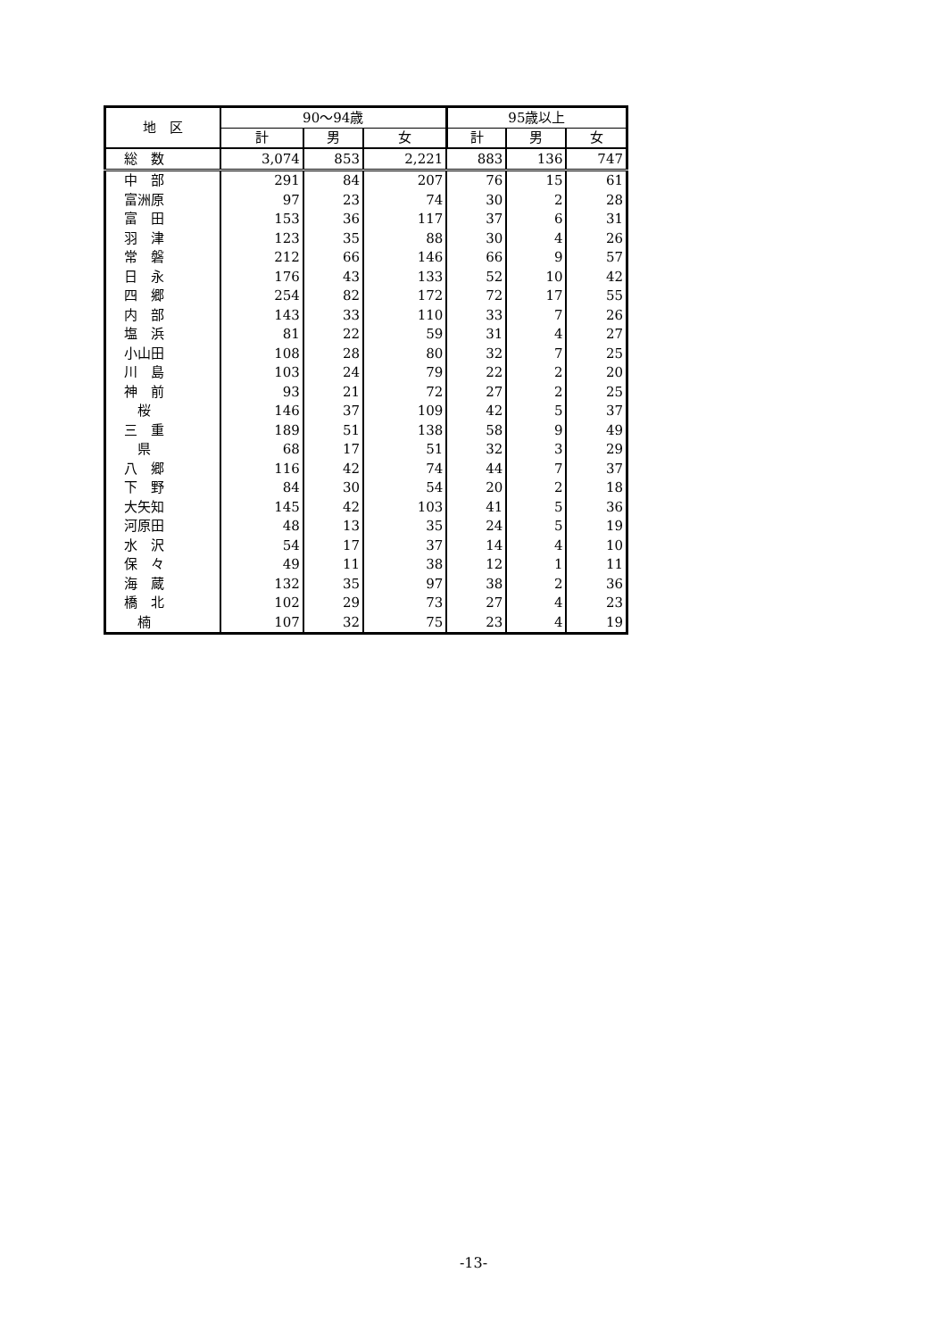| 地 区 | 90～94歳 | | | 95歳以上 | | |
| --- | --- | --- | --- | --- | --- | --- |
| | 計 | 男 | 女 | 計 | 男 | 女 |
| 総 数 | 3,074 | 853 | 2,221 | 883 | 136 | 747 |
| 中 部 | 291 | 84 | 207 | 76 | 15 | 61 |
| 富洲原 | 97 | 23 | 74 | 30 | 2 | 28 |
| 富 田 | 153 | 36 | 117 | 37 | 6 | 31 |
| 羽 津 | 123 | 35 | 88 | 30 | 4 | 26 |
| 常 磐 | 212 | 66 | 146 | 66 | 9 | 57 |
| 日 永 | 176 | 43 | 133 | 52 | 10 | 42 |
| 四 郷 | 254 | 82 | 172 | 72 | 17 | 55 |
| 内 部 | 143 | 33 | 110 | 33 | 7 | 26 |
| 塩 浜 | 81 | 22 | 59 | 31 | 4 | 27 |
| 小山田 | 108 | 28 | 80 | 32 | 7 | 25 |
| 川 島 | 103 | 24 | 79 | 22 | 2 | 20 |
| 神 前 | 93 | 21 | 72 | 27 | 2 | 25 |
| 桜 | 146 | 37 | 109 | 42 | 5 | 37 |
| 三 重 | 189 | 51 | 138 | 58 | 9 | 49 |
| 県 | 68 | 17 | 51 | 32 | 3 | 29 |
| 八 郷 | 116 | 42 | 74 | 44 | 7 | 37 |
| 下 野 | 84 | 30 | 54 | 20 | 2 | 18 |
| 大矢知 | 145 | 42 | 103 | 41 | 5 | 36 |
| 河原田 | 48 | 13 | 35 | 24 | 5 | 19 |
| 水 沢 | 54 | 17 | 37 | 14 | 4 | 10 |
| 保 々 | 49 | 11 | 38 | 12 | 1 | 11 |
| 海 蔵 | 132 | 35 | 97 | 38 | 2 | 36 |
| 橋 北 | 102 | 29 | 73 | 27 | 4 | 23 |
| 楠 | 107 | 32 | 75 | 23 | 4 | 19 |
-13-